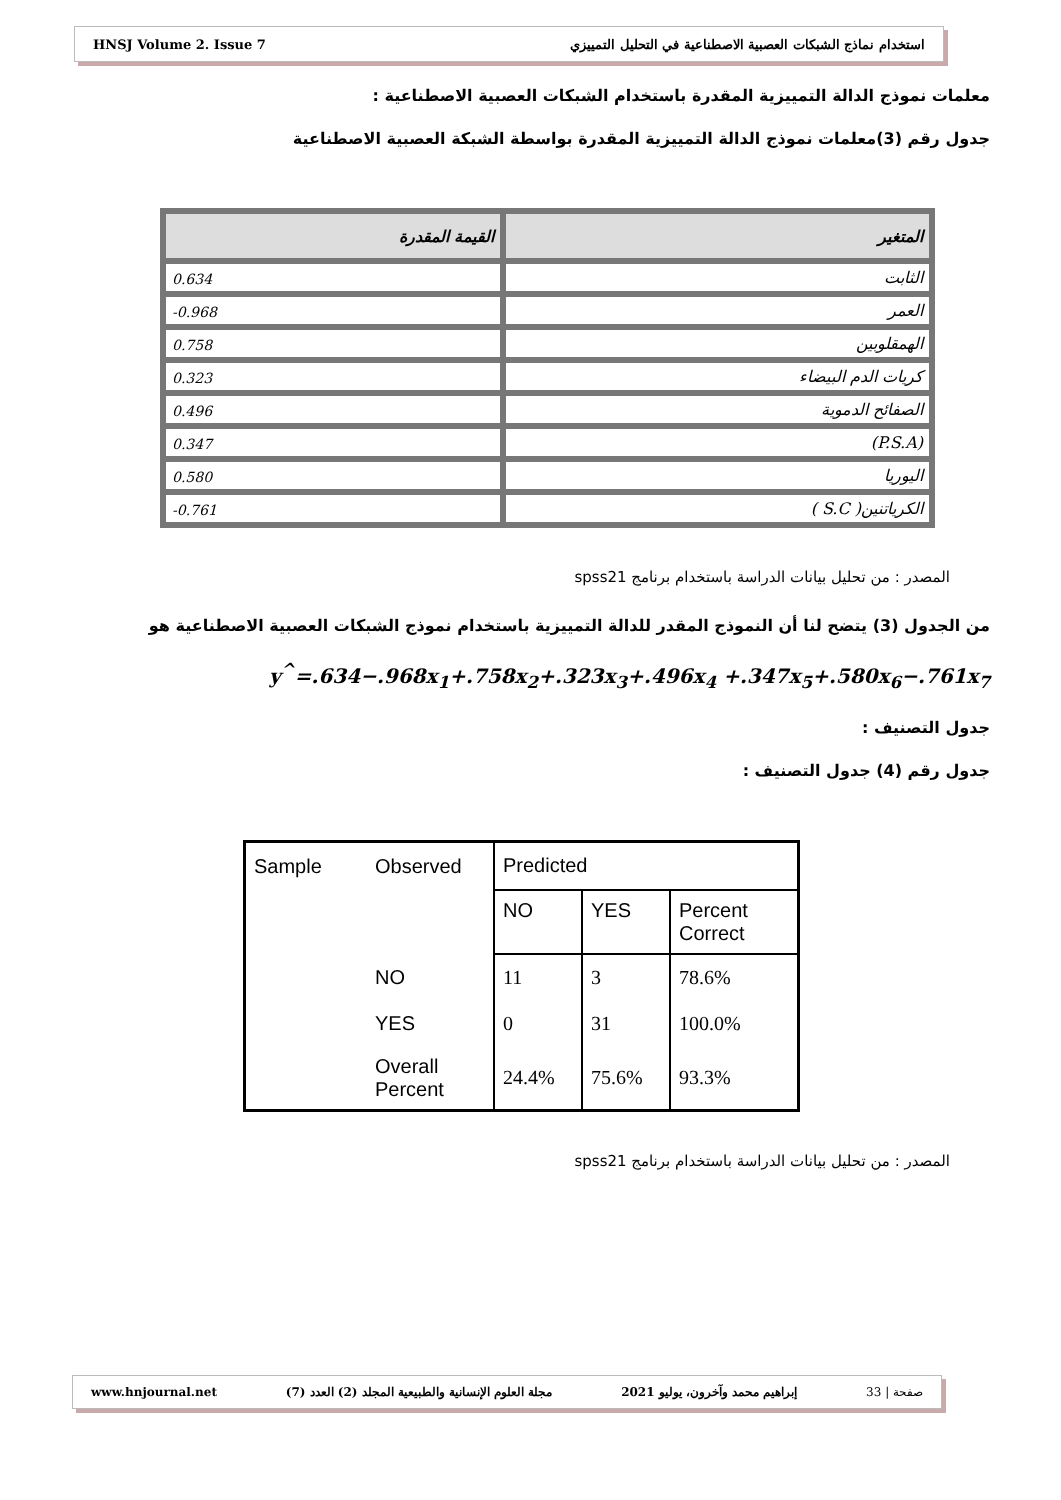HNSJ Volume 2. Issue 7 استخدام نماذج الشبكات العصبية الاصطناعية في التحليل التمييزي
معلمات نموذج الدالة التمييزية المقدرة باستخدام الشبكات العصبية الاصطناعية :
جدول رقم (3)معلمات نموذج الدالة التمييزية المقدرة بواسطة الشبكة العصبية الاصطناعية
| المتغير | القيمة المقدرة |
| --- | --- |
| الثابت | 0.634 |
| العمر | 0.968- |
| الهمقلوبين | 0.758 |
| كريات الدم البيضاء | 0.323 |
| الصفائح الدموية | 0.496 |
| (P.S.A) | 0.347 |
| اليوريا | 0.580 |
| الكرياتنين( S.C ) | 0.761- |
المصدر : من تحليل بيانات الدراسة باستخدام برنامج spss21
من الجدول (3) يتضح لنا أن النموذج المقدر للدالة التمييزية باستخدام نموذج الشبكات العصبية الاصطناعية هو
y<sup>^</sup>=.634−.968x<sub>1</sub>+.758x<sub>2</sub>+.323x<sub>3</sub>+.496x<sub>4</sub> +.347x<sub>5</sub>+.580x<sub>6</sub>−.761x<sub>7</sub>
جدول التصنيف :
جدول رقم (4) جدول التصنيف :
| Sample | Observed | Predicted | | |
| | | NO | YES | Percent Correct |
| | NO | 11 | 3 | 78.6% |
| | YES | 0 | 31 | 100.0% |
| | Overall Percent | 24.4% | 75.6% | 93.3% |
المصدر : من تحليل بيانات الدراسة باستخدام برنامج spss21
www.hnjournal.net مجلة العلوم الإنسانية والطبيعية المجلد (2) العدد (7) إبراهيم محمد وآخرون، يوليو 2021 صفحة | 33